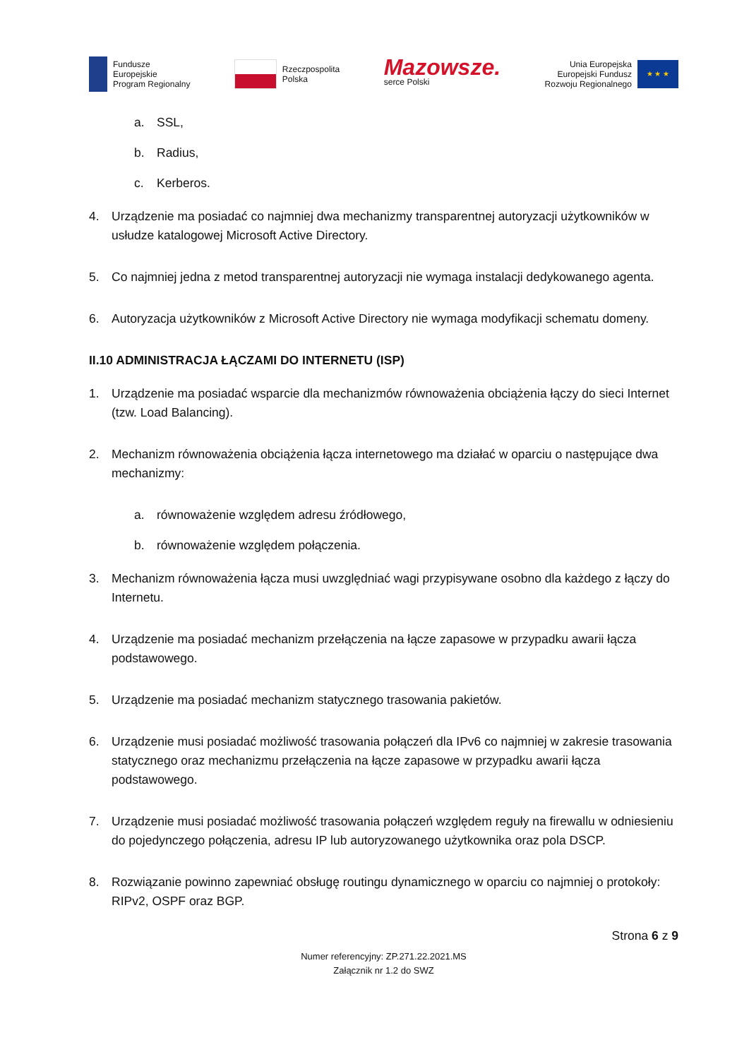Fundusze
Europejskie
Program Regionalny
Rzeczpospolita
Polska
Mazowsze.
serce Polski
Unia Europejska
Europejski Fundusz
Rozwoju Regionalnego
★ ★ ★
a. SSL,
b. Radius,
c. Kerberos.
4. Urządzenie ma posiadać co najmniej dwa mechanizmy transparentnej autoryzacji użytkowników w usłudze katalogowej Microsoft Active Directory.
5. Co najmniej jedna z metod transparentnej autoryzacji nie wymaga instalacji dedykowanego agenta.
6. Autoryzacja użytkowników z Microsoft Active Directory nie wymaga modyfikacji schematu domeny.
II.10 ADMINISTRACJA ŁĄCZAMI DO INTERNETU (ISP)
1. Urządzenie ma posiadać wsparcie dla mechanizmów równoważenia obciążenia łączy do sieci Internet (tzw. Load Balancing).
2. Mechanizm równoważenia obciążenia łącza internetowego ma działać w oparciu o następujące dwa mechanizmy:
a. równoważenie względem adresu źródłowego,
b. równoważenie względem połączenia.
3. Mechanizm równoważenia łącza musi uwzględniać wagi przypisywane osobno dla każdego z łączy do Internetu.
4. Urządzenie ma posiadać mechanizm przełączenia na łącze zapasowe w przypadku awarii łącza podstawowego.
5. Urządzenie ma posiadać mechanizm statycznego trasowania pakietów.
6. Urządzenie musi posiadać możliwość trasowania połączeń dla IPv6 co najmniej w zakresie trasowania statycznego oraz mechanizmu przełączenia na łącze zapasowe w przypadku awarii łącza podstawowego.
7. Urządzenie musi posiadać możliwość trasowania połączeń względem reguły na firewallu w odniesieniu do pojedynczego połączenia, adresu IP lub autoryzowanego użytkownika oraz pola DSCP.
8. Rozwiązanie powinno zapewniać obsługę routingu dynamicznego w oparciu co najmniej o protokoły: RIPv2, OSPF oraz BGP.
Strona 6 z 9
Numer referencyjny: ZP.271.22.2021.MS
Załącznik nr 1.2 do SWZ